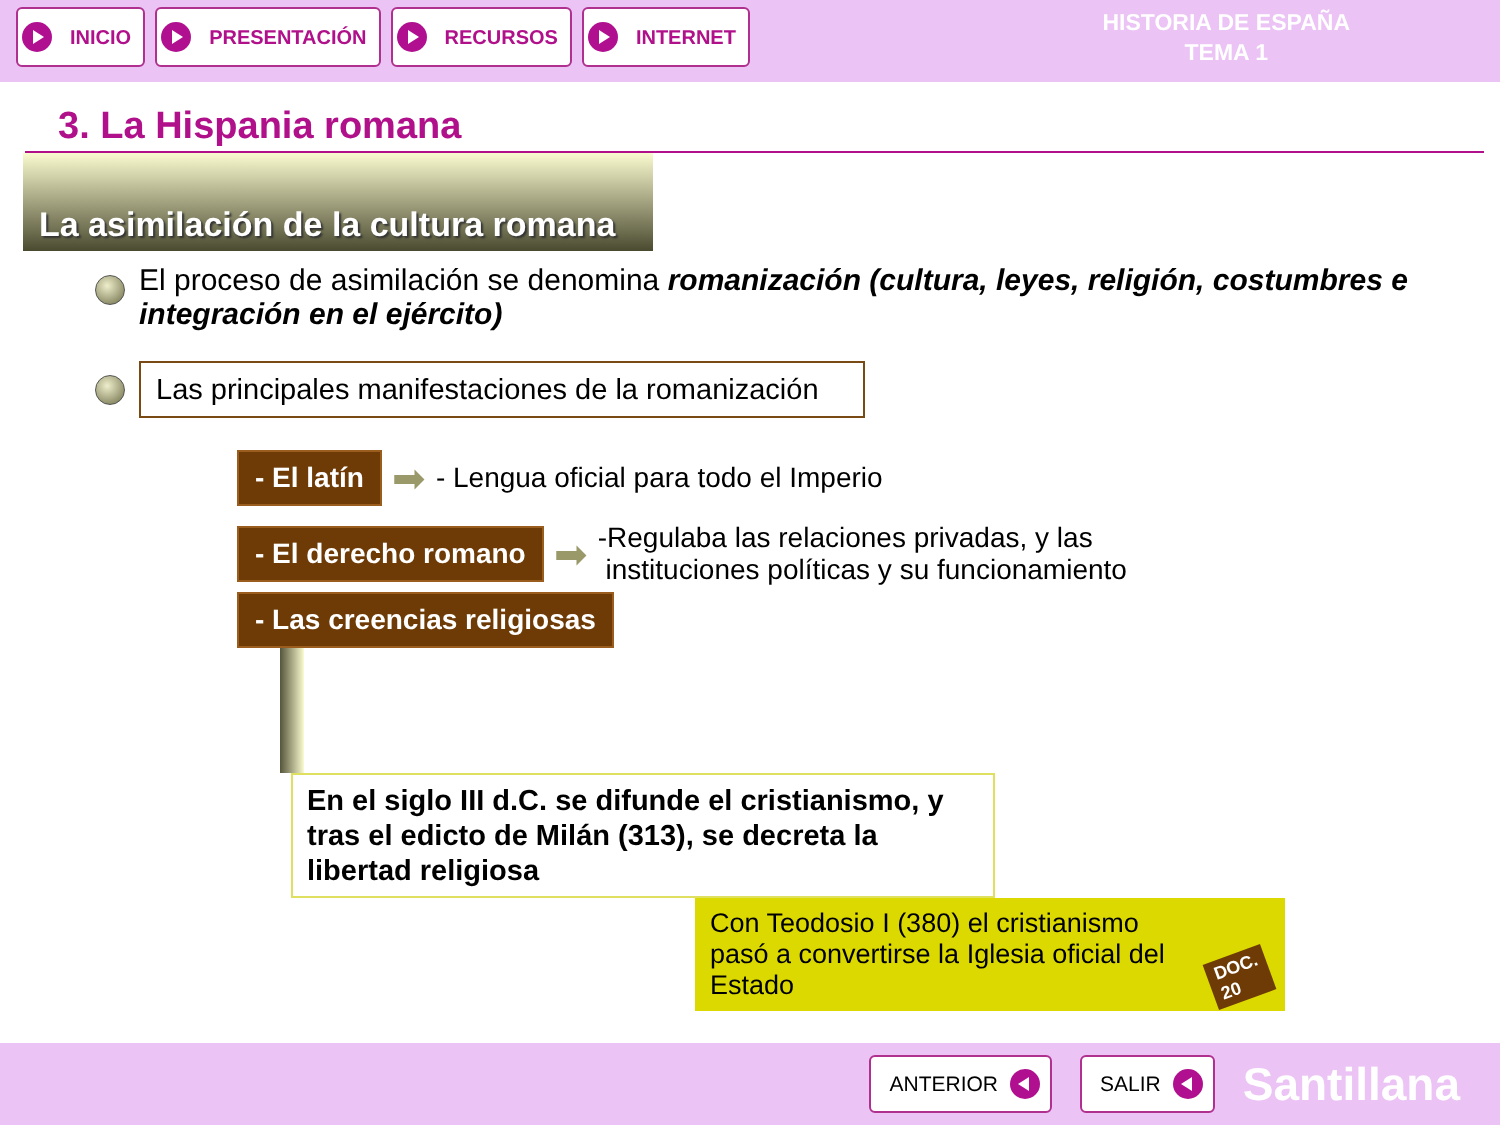INICIO PRESENTACIÓN RECURSOS INTERNET
HISTORIA DE ESPAÑA
TEMA 1
3. La Hispania romana
La asimilación de la cultura romana
El proceso de asimilación se denomina romanización (cultura, leyes, religión, costumbres e integración en el ejército)
Las principales manifestaciones de la romanización
- El latín ➡ - Lengua oficial para todo el Imperio
- El derecho romano ➡ -Regulaba las relaciones privadas, y las
instituciones políticas y su funcionamiento
- Las creencias religiosas
En el siglo III d.C. se difunde el cristianismo, y tras el edicto de Milán (313), se decreta la libertad religiosa
Con Teodosio I (380) el cristianismo pasó a convertirse la Iglesia oficial del Estado DOC. 20
ANTERIOR SALIR
Santillana